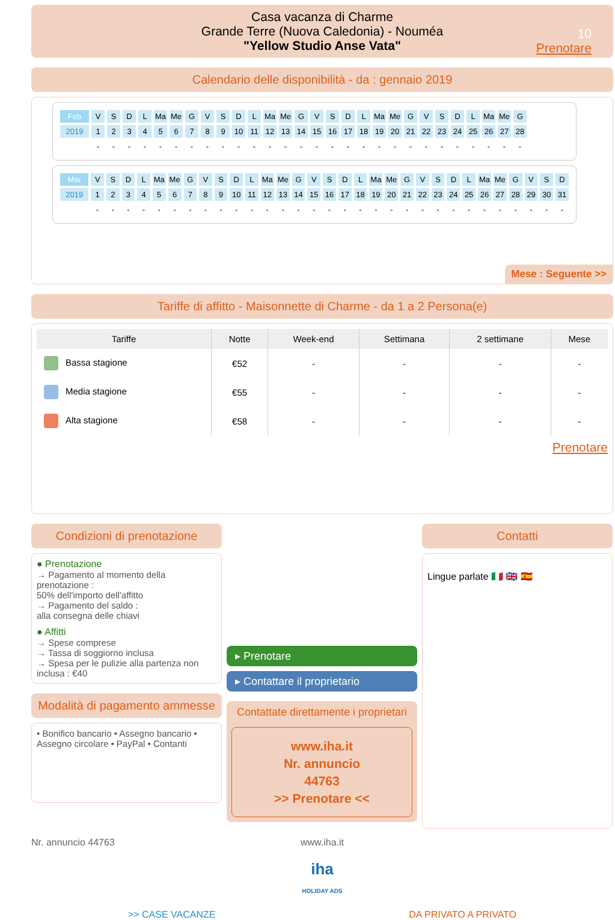Casa vacanza di Charme
Grande Terre (Nuova Caledonia) - Nouméa
"Yellow Studio Anse Vata"
10
Prenotare
Calendario delle disponibilità - da : gennaio 2019
| Feb | V | S | D | L | Ma | Me | G | V | S | D | L | Ma | Me | G | V | S | D | L | Ma | Me | G | V | S | D | L | Ma | Me | G |
| 2019 | 1 | 2 | 3 | 4 | 5 | 6 | 7 | 8 | 9 | 10 | 11 | 12 | 13 | 14 | 15 | 16 | 17 | 18 | 19 | 20 | 21 | 22 | 23 | 24 | 25 | 26 | 27 | 28 |
| | - | - | - | - | - | - | - | - | - | - | - | - | - | - | - | - | - | - | - | - | - | - | - | - | - | - | - | - |
| Mar | V | S | D | L | Ma | Me | G | V | S | D | L | Ma | Me | G | V | S | D | L | Ma | Me | G | V | S | D | L | Ma | Me | G | V | S | D |
| 2019 | 1 | 2 | 3 | 4 | 5 | 6 | 7 | 8 | 9 | 10 | 11 | 12 | 13 | 14 | 15 | 16 | 17 | 18 | 19 | 20 | 21 | 22 | 23 | 24 | 25 | 26 | 27 | 28 | 29 | 30 | 31 |
| | - | - | - | - | - | - | - | - | - | - | - | - | - | - | - | - | - | - | - | - | - | - | - | - | - | - | - | - | - | - | - |
Mese : Seguente >>
Tariffe di affitto - Maisonnette di Charme - da 1 a 2 Persona(e)
| Tariffe | Notte | Week-end | Settimana | 2 settimane | Mese |
| --- | --- | --- | --- | --- | --- |
| Bassa stagione | €52 | - | - | - | - |
| Media stagione | €55 | - | - | - | - |
| Alta stagione | €58 | - | - | - | - |
Prenotare
Condizioni di prenotazione
● Prenotazione
→ Pagamento al momento della prenotazione :
50% dell'importo dell'affitto
→ Pagamento del saldo :
alla consegna delle chiavi
● Affitti
→ Spese comprese
→ Tassa di soggiorno inclusa
→ Spesa per le pulizie alla partenza non inclusa : €40
Modalità di pagamento ammesse
• Bonifico bancario • Assegno bancario • Assegno circolare • PayPal • Contanti
▸ Prenotare
▸ Contattare il proprietario
Contattate direttamente i proprietari
www.iha.it
Nr. annuncio
44763
>> Prenotare <<
Contatti
Lingue parlate 🇮🇹 🇬🇧 🇪🇸
Nr. annuncio 44763 www.iha.it
iha
HOLIDAY ADS
>> CASE VACANZE DA PRIVATO A PRIVATO